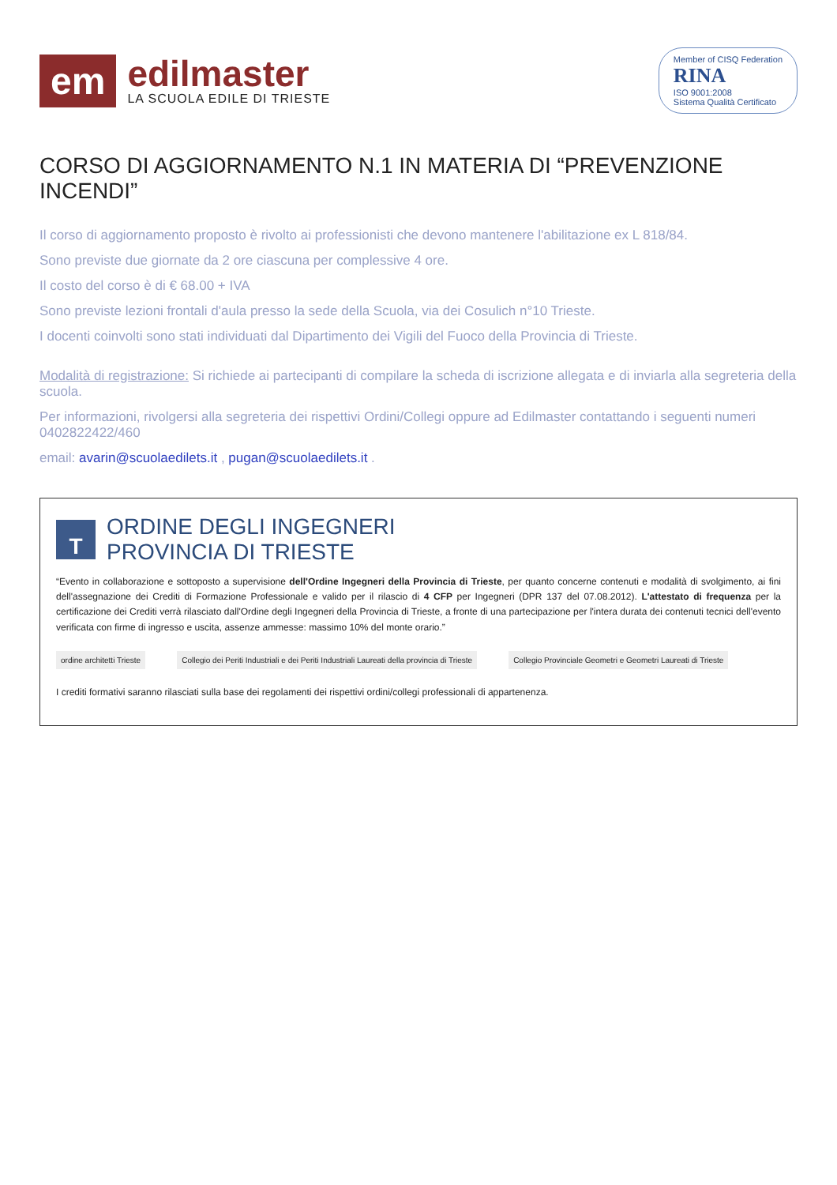em
edilmaster
LA SCUOLA EDILE DI TRIESTE
Member of CISQ Federation
RINA
ISO 9001:2008
Sistema Qualità Certificato
CORSO DI AGGIORNAMENTO N.1 IN MATERIA DI “PREVENZIONE INCENDI”
Il corso di aggiornamento proposto è rivolto ai professionisti che devono mantenere l'abilitazione ex L 818/84.
Sono previste due giornate da 2 ore ciascuna per complessive 4 ore.
Il costo del corso è di € 68.00 + IVA
Sono previste lezioni frontali d'aula presso la sede della Scuola, via dei Cosulich n°10 Trieste.
I docenti coinvolti sono stati individuati dal Dipartimento dei Vigili del Fuoco della Provincia di Trieste.
Modalità di registrazione: Si richiede ai partecipanti di compilare la scheda di iscrizione allegata e di inviarla alla segreteria della scuola.
Per informazioni, rivolgersi alla segreteria dei rispettivi Ordini/Collegi oppure ad Edilmaster contattando i seguenti numeri 0402822422/460
email: avarin@scuolaedilets.it , pugan@scuolaedilets.it .
T
ORDINE DEGLI INGEGNERI
PROVINCIA DI TRIESTE
“Evento in collaborazione e sottoposto a supervisione dell'Ordine Ingegneri della Provincia di Trieste, per quanto concerne contenuti e modalità di svolgimento, ai fini dell'assegnazione dei Crediti di Formazione Professionale e valido per il rilascio di 4 CFP per Ingegneri (DPR 137 del 07.08.2012). L'attestato di frequenza per la certificazione dei Crediti verrà rilasciato dall'Ordine degli Ingegneri della Provincia di Trieste, a fronte di una partecipazione per l'intera durata dei contenuti tecnici dell'evento verificata con firme di ingresso e uscita, assenze ammesse: massimo 10% del monte orario.”
ordine architetti Trieste Collegio dei Periti Industriali e dei Periti Industriali Laureati della provincia di Trieste Collegio Provinciale Geometri e Geometri Laureati di Trieste
I crediti formativi saranno rilasciati sulla base dei regolamenti dei rispettivi ordini/collegi professionali di appartenenza.